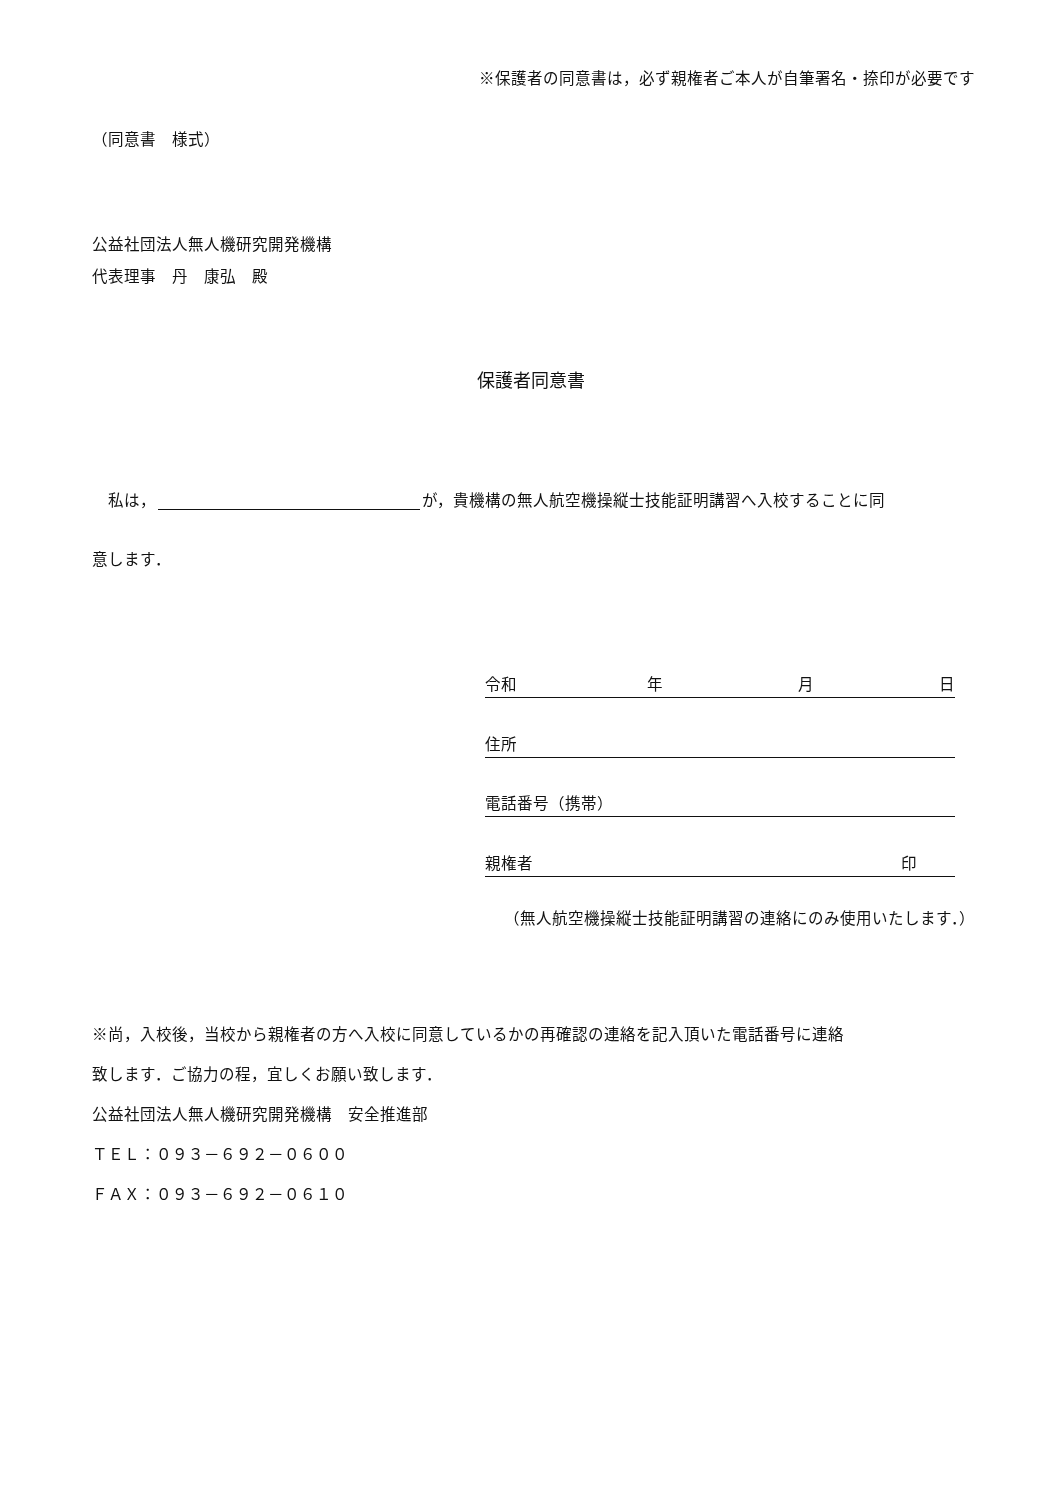※保護者の同意書は，必ず親権者ご本人が自筆署名・捺印が必要です
（同意書　様式）
公益社団法人無人機研究開発機構
代表理事　丹　康弘　殿
保護者同意書
　私は， が，貴機構の無人航空機操縦士技能証明講習へ入校することに同
意します．
令和 年 月 日
住所
電話番号（携帯）
親権者 印
（無人航空機操縦士技能証明講習の連絡にのみ使用いたします．）
※尚，入校後，当校から親権者の方へ入校に同意しているかの再確認の連絡を記入頂いた電話番号に連絡
致します．ご協力の程，宜しくお願い致します．
公益社団法人無人機研究開発機構　安全推進部
ＴＥＬ：０９３－６９２－０６００
ＦＡＸ：０９３－６９２－０６１０